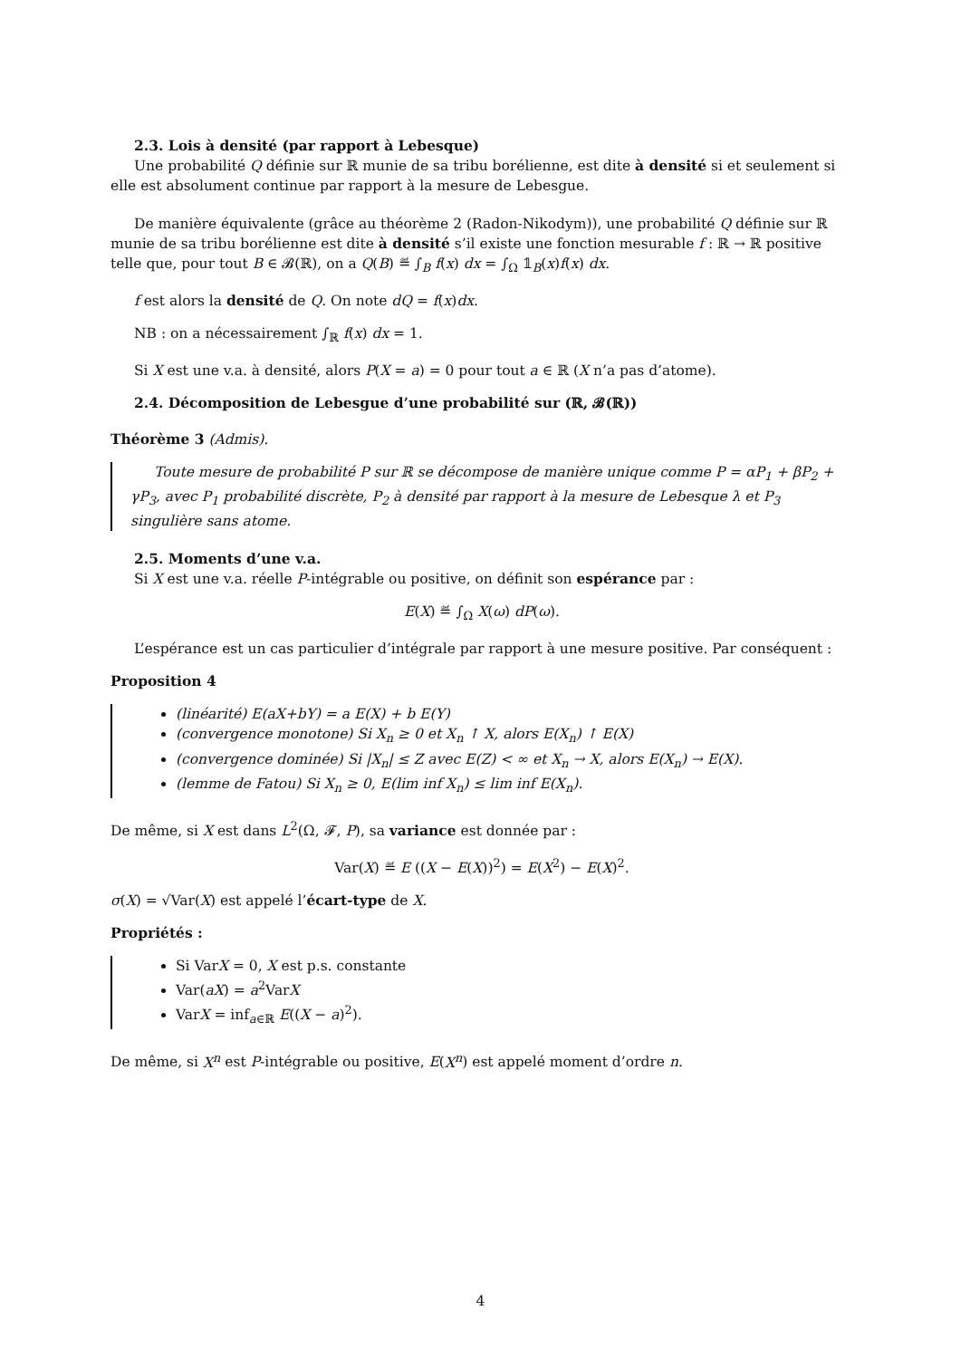2.3. Lois à densité (par rapport à Lebesque)
Une probabilité Q définie sur ℝ munie de sa tribu borélienne, est dite à densité si et seulement si elle est absolument continue par rapport à la mesure de Lebesgue.
De manière équivalente (grâce au théorème 2 (Radon-Nikodym)), une probabilité Q définie sur ℝ munie de sa tribu borélienne est dite à densité s’il existe une fonction mesurable f : ℝ → ℝ positive telle que, pour tout B ∈ 𝓑(ℝ), on a Q(B) ≝ ∫<sub>B</sub> f(x) dx = ∫<sub>Ω</sub> 𝟙<sub>B</sub>(x)f(x) dx.
f est alors la densité de Q. On note dQ = f(x)dx.
NB : on a nécessairement ∫<sub>ℝ</sub> f(x) dx = 1.
Si X est une v.a. à densité, alors P(X = a) = 0 pour tout a ∈ ℝ (X n’a pas d’atome).
2.4. Décomposition de Lebesgue d’une probabilité sur (ℝ, 𝓑(ℝ))
Théorème 3 (Admis).
Toute mesure de probabilité P sur ℝ se décompose de manière unique comme P = αP<sub>1</sub> + βP<sub>2</sub> + γP<sub>3</sub>, avec P<sub>1</sub> probabilité discrète, P<sub>2</sub> à densité par rapport à la mesure de Lebesque λ et P<sub>3</sub> singulière sans atome.
2.5. Moments d’une v.a.
Si X est une v.a. réelle P-intégrable ou positive, on définit son espérance par :
E(X) ≝ ∫<sub>Ω</sub> X(ω) dP(ω).
L’espérance est un cas particulier d’intégrale par rapport à une mesure positive. Par conséquent :
Proposition 4
(linéarité) E(aX+bY) = a E(X) + b E(Y)
(convergence monotone) Si X<sub>n</sub> ≥ 0 et X<sub>n</sub> ↑ X, alors E(X<sub>n</sub>) ↑ E(X)
(convergence dominée) Si |X<sub>n</sub>| ≤ Z avec E(Z) < ∞ et X<sub>n</sub> → X, alors E(X<sub>n</sub>) → E(X).
(lemme de Fatou) Si X<sub>n</sub> ≥ 0, E(lim inf X<sub>n</sub>) ≤ lim inf E(X<sub>n</sub>).
De même, si X est dans L<sup>2</sup>(Ω, 𝓕, P), sa variance est donnée par :
Var(X) ≝ E ((X − E(X))<sup>2</sup>) = E(X<sup>2</sup>) − E(X)<sup>2</sup>.
σ(X) = √Var(X) est appelé l’écart-type de X.
Propriétés :
Si VarX = 0, X est p.s. constante
Var(aX) = a<sup>2</sup>VarX
VarX = inf<sub>a∈ℝ</sub> E((X − a)<sup>2</sup>).
De même, si X<sup>n</sup> est P-intégrable ou positive, E(X<sup>n</sup>) est appelé moment d’ordre n.
4